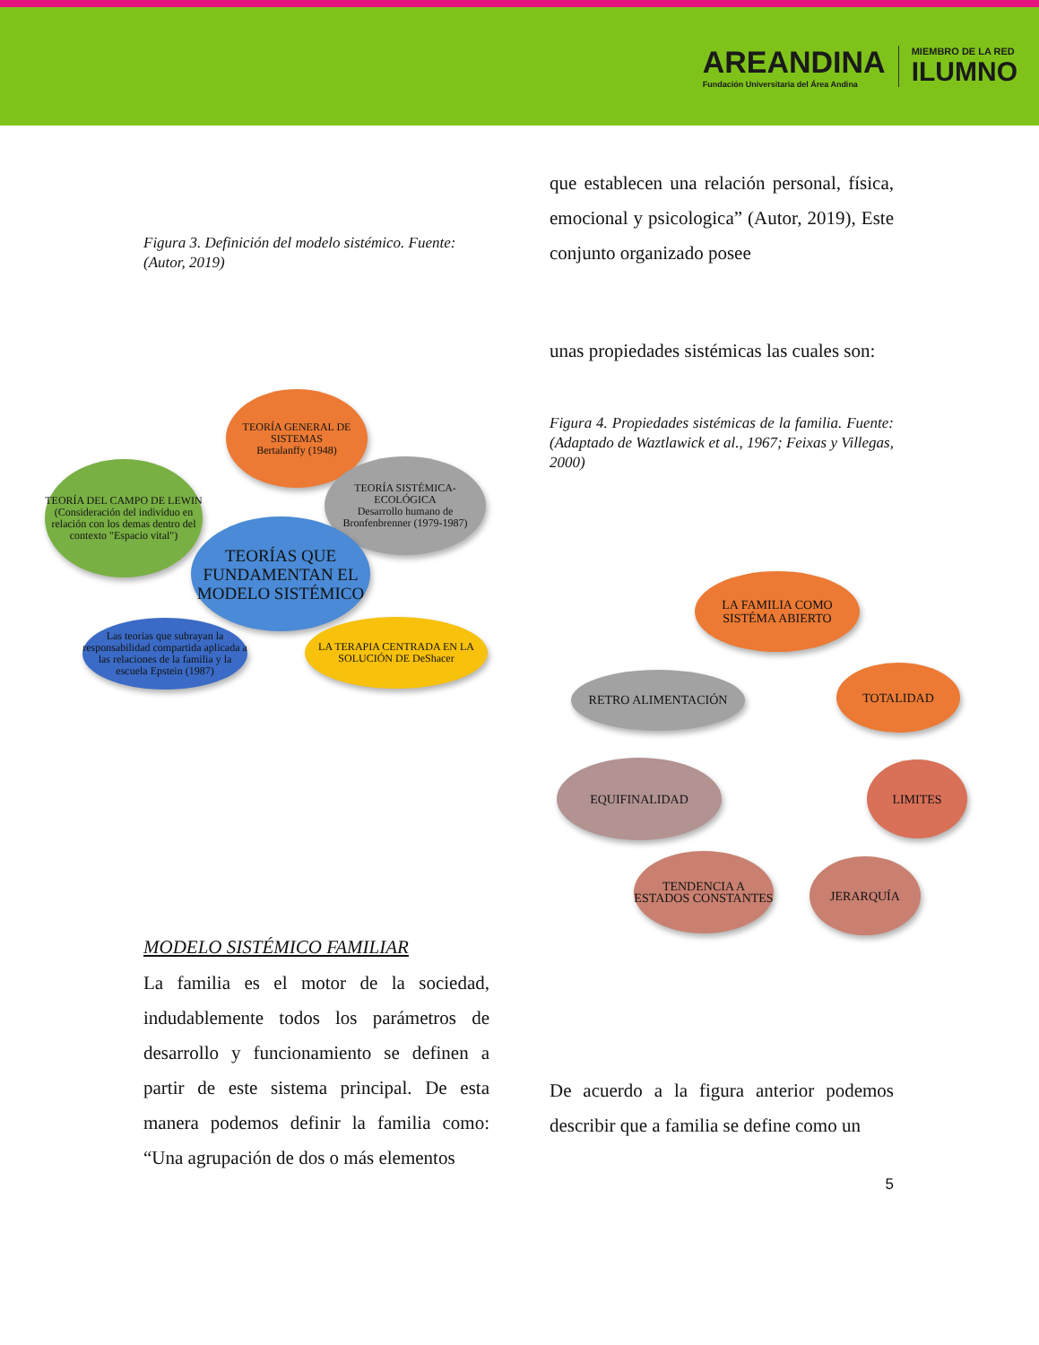AREANDINA
Fundación Universitaria del Área Andina
MIEMBRO DE LA RED
ILUMNO
Figura 3. Definición del modelo sistémico. Fuente:(Autor, 2019)
TEORÍA GENERAL DE SISTEMAS
Bertalanffy (1948)
TEORÍA SISTÉMICA-ECOLÓGICA
Desarrollo humano de Bronfenbrenner (1979-1987)
TEORÍA DEL CAMPO DE LEWIN
(Consideración del individuo en relación con los demas dentro del contexto "Espacio vital")
TEORÍAS QUE FUNDAMENTAN EL MODELO SISTÉMICO
Las teorias que subrayan la responsabilidad compartida aplicada a las relaciones de la familia y la escuela Epstein (1987)
LA TERAPIA CENTRADA EN LA SOLUCIÓN DE DeShacer
MODELO SISTÉMICO FAMILIAR
La familia es el motor de la sociedad, indudablemente todos los parámetros de desarrollo y funcionamiento se definen a partir de este sistema principal. De esta manera podemos definir la familia como: “Una agrupación de dos o más elementos
que establecen una relación personal, física, emocional y psicologica” (Autor, 2019), Este conjunto organizado posee
unas propiedades sistémicas las cuales son:
Figura 4. Propiedades sistémicas de la familia. Fuente: (Adaptado de Waztlawick et al., 1967; Feixas y Villegas, 2000)
LA FAMILIA COMO SISTÉMA ABIERTO
RETRO ALIMENTACIÓN TOTALIDAD
EQUIFINALIDAD LIMITES
TENDENCIA A ESTADOS CONSTANTES
JERARQUÍA
De acuerdo a la figura anterior podemos describir que a familia se define como un
5